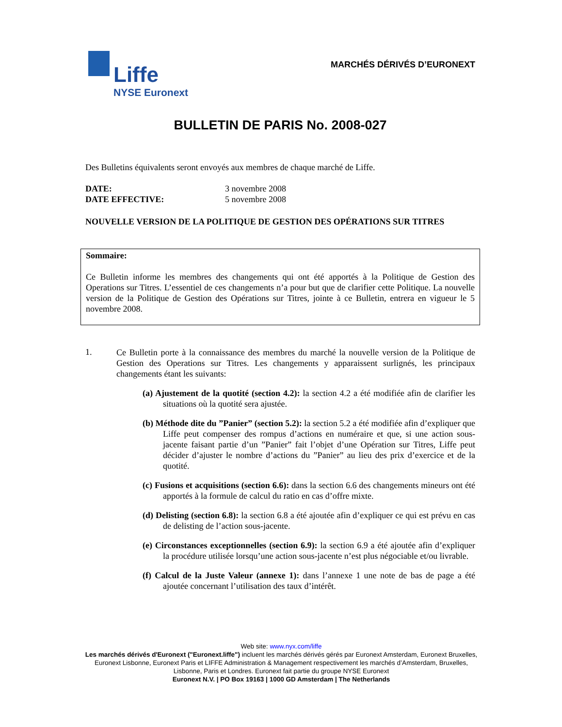Liffe
NYSE Euronext
MARCHÉS DÉRIVÉS D’EURONEXT
BULLETIN DE PARIS No. 2008-027
Des Bulletins équivalents seront envoyés aux membres de chaque marché de Liffe.
DATE:
DATE EFFECTIVE:
3 novembre 2008
5 novembre 2008
NOUVELLE VERSION DE LA POLITIQUE DE GESTION DES OPÉRATIONS SUR TITRES
Sommaire:
Ce Bulletin informe les membres des changements qui ont été apportés à la Politique de Gestion des Operations sur Titres. L’essentiel de ces changements n’a pour but que de clarifier cette Politique. La nouvelle version de la Politique de Gestion des Opérations sur Titres, jointe à ce Bulletin, entrera en vigueur le 5 novembre 2008.
1.
Ce Bulletin porte à la connaissance des membres du marché la nouvelle version de la Politique de Gestion des Operations sur Titres. Les changements y apparaissent surlignés, les principaux changements étant les suivants:
(a) Ajustement de la quotité (section 4.2): la section 4.2 a été modifiée afin de clarifier les situations où la quotité sera ajustée.
(b) Méthode dite du ”Panier” (section 5.2): la section 5.2 a été modifiée afin d’expliquer que Liffe peut compenser des rompus d’actions en numéraire et que, si une action sous-jacente faisant partie d’un ”Panier” fait l’objet d’une Opération sur Titres, Liffe peut décider d’ajuster le nombre d’actions du ”Panier” au lieu des prix d’exercice et de la quotité.
(c) Fusions et acquisitions (section 6.6): dans la section 6.6 des changements mineurs ont été apportés à la formule de calcul du ratio en cas d’offre mixte.
(d) Delisting (section 6.8): la section 6.8 a été ajoutée afin d’expliquer ce qui est prévu en cas de delisting de l’action sous-jacente.
(e) Circonstances exceptionnelles (section 6.9): la section 6.9 a été ajoutée afin d’expliquer la procédure utilisée lorsqu’une action sous-jacente n’est plus négociable et/ou livrable.
(f) Calcul de la Juste Valeur (annexe 1): dans l’annexe 1 une note de bas de page a été ajoutée concernant l’utilisation des taux d’intérêt.
Web site: www.nyx.com/liffe
Les marchés dérivés d'Euronext ("Euronext.liffe") incluent les marchés dérivés gérés par Euronext Amsterdam, Euronext Bruxelles, Euronext Lisbonne, Euronext Paris et LIFFE Administration & Management respectivement les marchés d’Amsterdam, Bruxelles, Lisbonne, Paris et Londres. Euronext fait partie du groupe NYSE Euronext
Euronext N.V. | PO Box 19163 | 1000 GD Amsterdam | The Netherlands